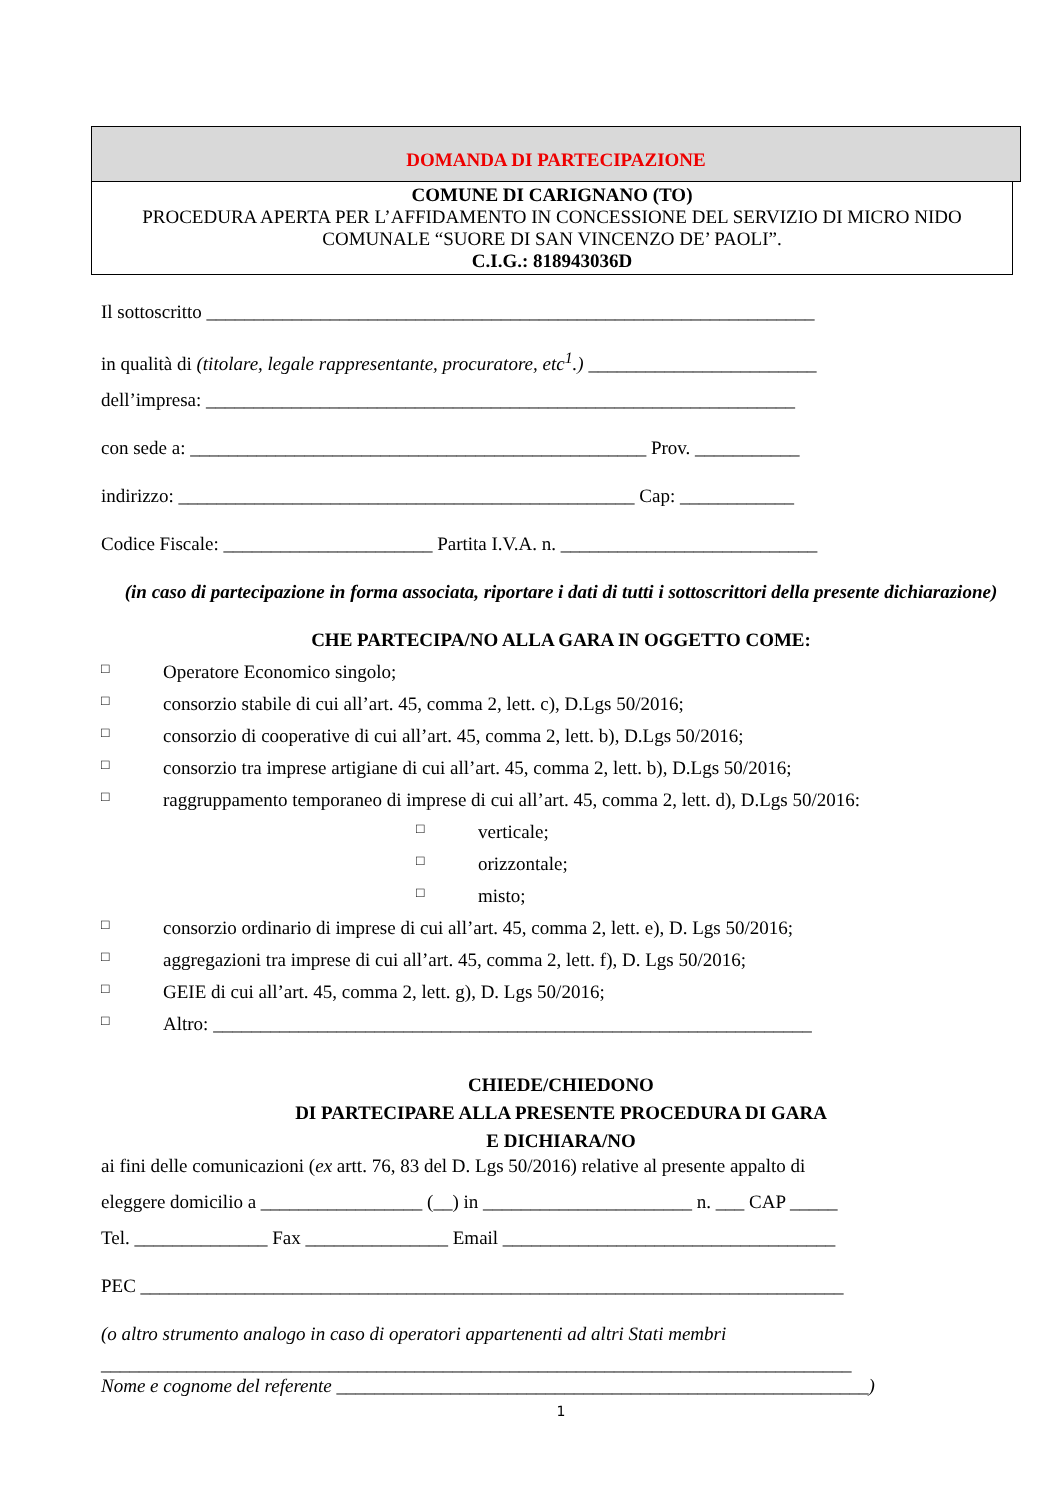DOMANDA DI PARTECIPAZIONE
COMUNE DI CARIGNANO (TO)
PROCEDURA APERTA PER L’AFFIDAMENTO IN CONCESSIONE DEL SERVIZIO DI MICRO NIDO COMUNALE “SUORE DI SAN VINCENZO DE’ PAOLI”.
C.I.G.: 818943036D
Il sottoscritto ________________________________________________________________
in qualità di (titolare, legale rappresentante, procuratore, etc<sup>1</sup>.) ________________________
dell’impresa: ______________________________________________________________
con sede a: ________________________________________________ Prov. ___________
indirizzo: ________________________________________________ Cap: ____________
Codice Fiscale: ______________________ Partita I.V.A. n. ___________________________
(in caso di partecipazione in forma associata, riportare i dati di tutti i sottoscrittori della presente dichiarazione)
CHE PARTECIPA/NO ALLA GARA IN OGGETTO COME:
□ Operatore Economico singolo;
□ consorzio stabile di cui all’art. 45, comma 2, lett. c), D.Lgs 50/2016;
□ consorzio di cooperative di cui all’art. 45, comma 2, lett. b), D.Lgs 50/2016;
□ consorzio tra imprese artigiane di cui all’art. 45, comma 2, lett. b), D.Lgs 50/2016;
□ raggruppamento temporaneo di imprese di cui all’art. 45, comma 2, lett. d), D.Lgs 50/2016:
□ verticale;
□ orizzontale;
□ misto;
□ consorzio ordinario di imprese di cui all’art. 45, comma 2, lett. e), D. Lgs 50/2016;
□ aggregazioni tra imprese di cui all’art. 45, comma 2, lett. f), D. Lgs 50/2016;
□ GEIE di cui all’art. 45, comma 2, lett. g), D. Lgs 50/2016;
□ Altro: _______________________________________________________________
CHIEDE/CHIEDONO
DI PARTECIPARE ALLA PRESENTE PROCEDURA DI GARA
E DICHIARA/NO
ai fini delle comunicazioni (ex artt. 76, 83 del D. Lgs 50/2016) relative al presente appalto di
eleggere domicilio a _________________ (__) in ______________________ n. ___ CAP _____
Tel. ______________ Fax _______________ Email ___________________________________
PEC __________________________________________________________________________
(o altro strumento analogo in caso di operatori appartenenti ad altri Stati membri
_______________________________________________________________________________
Nome e cognome del referente ________________________________________________________)
1